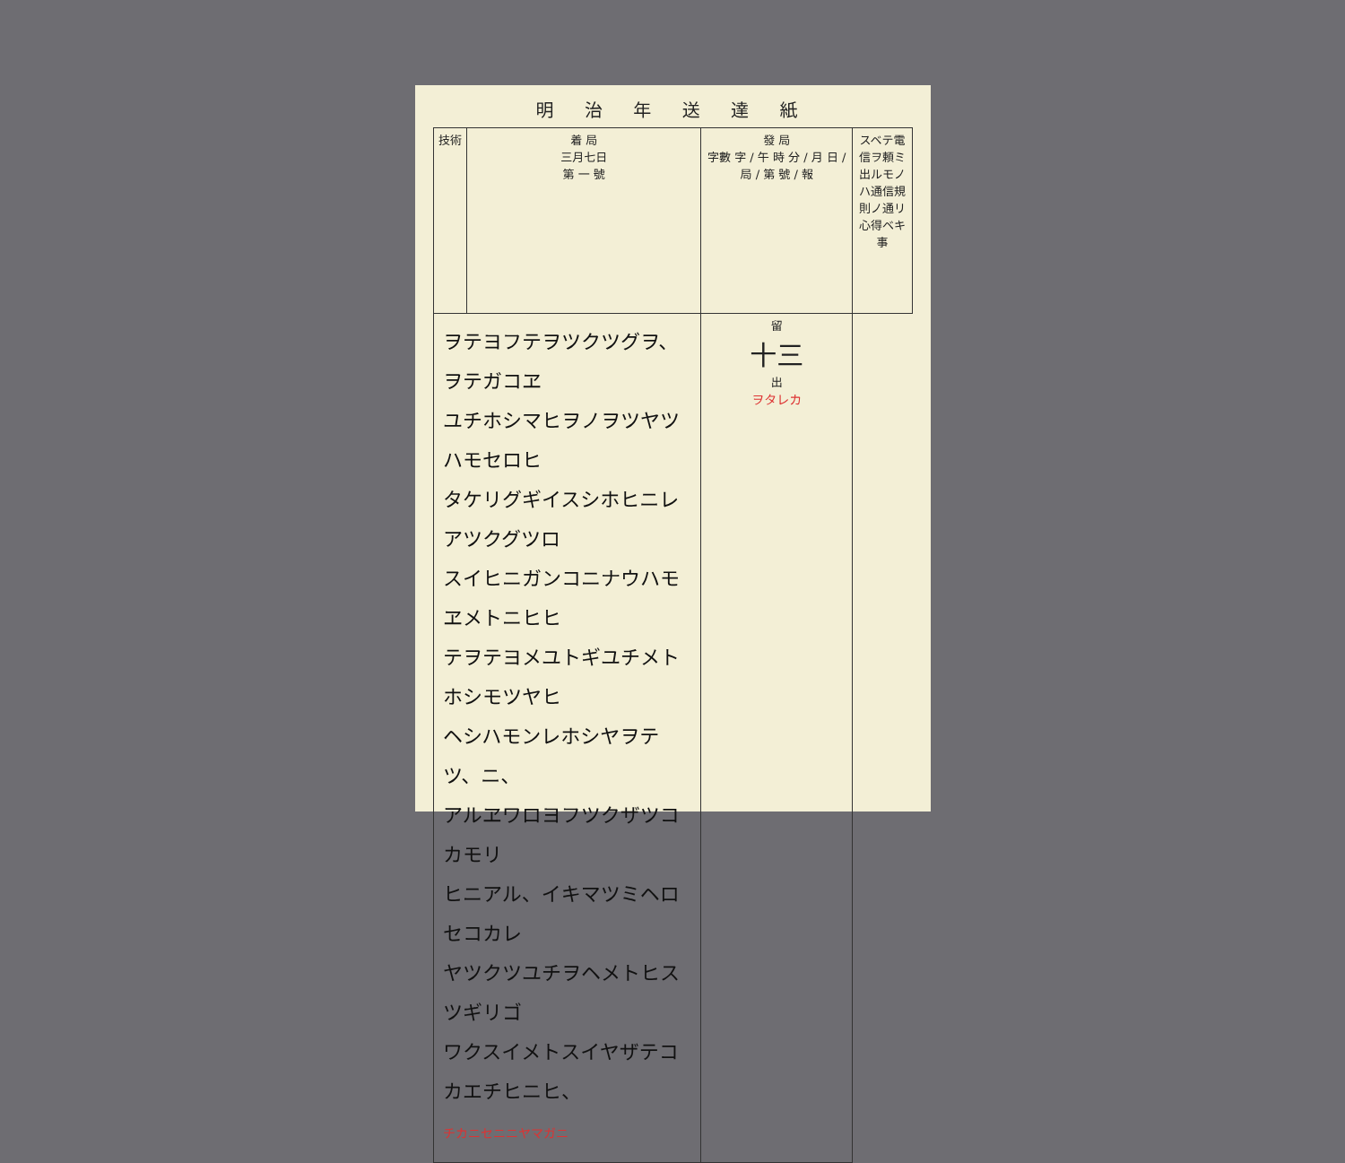明 治 年 送 達 紙
| 技術 | 着 局 三月七日 第 一 號 | 發 局 字數 字 / 午 時 分 / 月 日 / 局 / 第 號 / 報 | | スベテ電信ヲ頼ミ出ルモノハ通信規則ノ通リ心得ベキ事 |
| ヲテヨフテヲツクツグヲ、ヲテガコヱ ユチホシマヒヲノヲツヤツハモセロヒ タケリグギイスシホヒニレアツクグツロ スイヒニガンコニナウハモヱメトニヒヒ テヲテヨメユトギユチメトホシモツヤヒ ヘシハモンレホシヤヲテツ、ニ、 アルヱワロヨフツクザツコカモリ ヒニアル、イキマツミヘロセコカレ ヤツクツユチヲヘメトヒスツギリゴ ワクスイメトスイヤザテコカエチヒニヒ、 チカニセニニヤマガニ | | | 留 十三 出 ヲタレカ | |